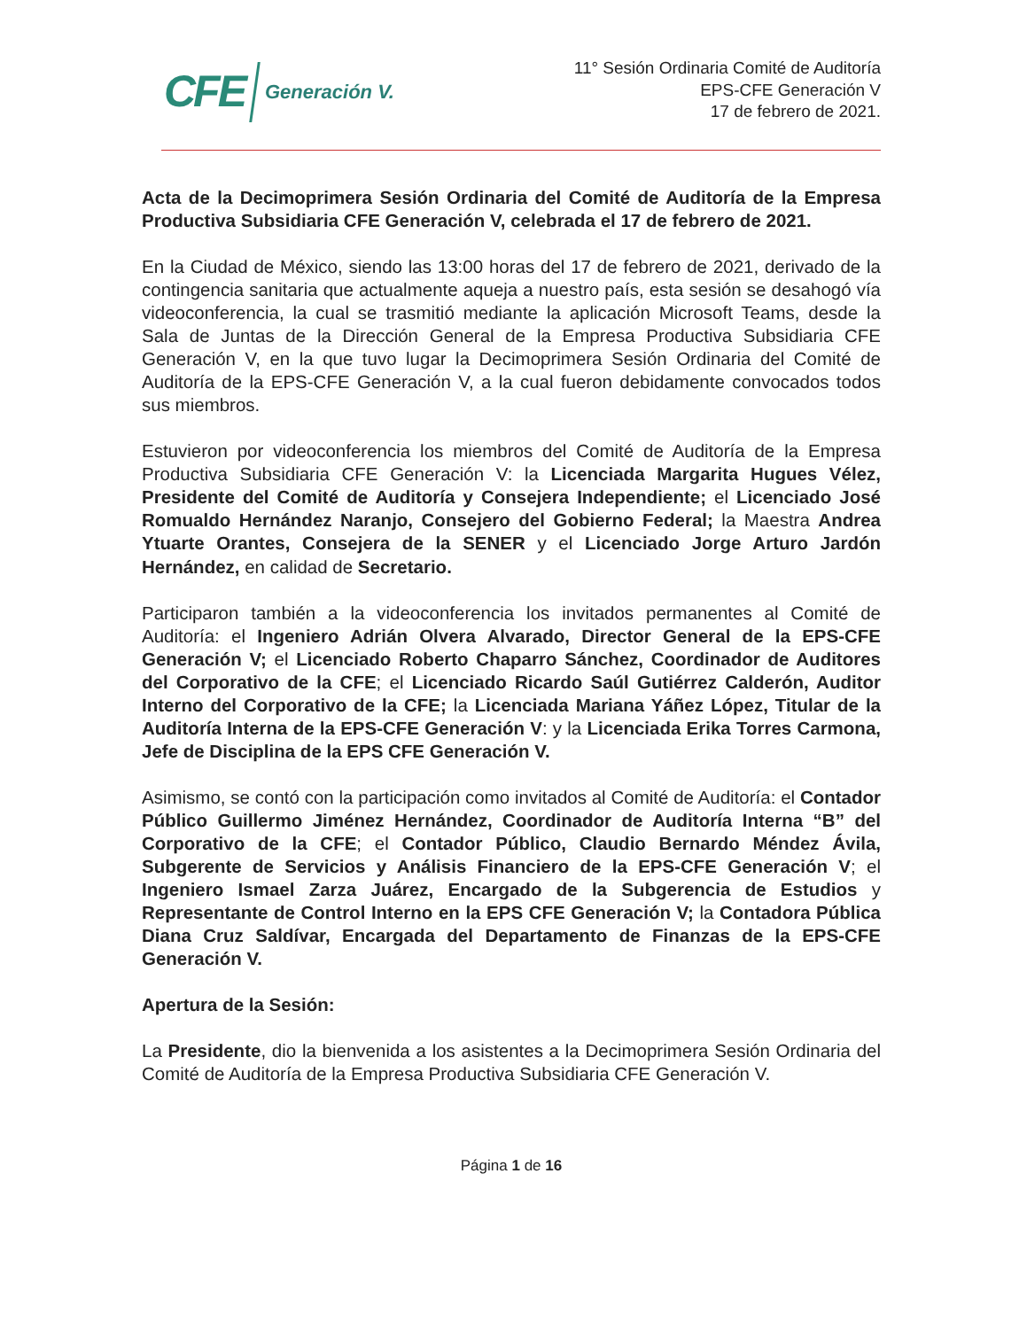CFE Generación V.
11° Sesión Ordinaria Comité de Auditoría
EPS-CFE Generación V
17 de febrero de 2021.
Acta de la Decimoprimera Sesión Ordinaria del Comité de Auditoría de la Empresa Productiva Subsidiaria CFE Generación V, celebrada el 17 de febrero de 2021.
En la Ciudad de México, siendo las 13:00 horas del 17 de febrero de 2021, derivado de la contingencia sanitaria que actualmente aqueja a nuestro país, esta sesión se desahogó vía videoconferencia, la cual se trasmitió mediante la aplicación Microsoft Teams, desde la Sala de Juntas de la Dirección General de la Empresa Productiva Subsidiaria CFE Generación V, en la que tuvo lugar la Decimoprimera Sesión Ordinaria del Comité de Auditoría de la EPS-CFE Generación V, a la cual fueron debidamente convocados todos sus miembros.
Estuvieron por videoconferencia los miembros del Comité de Auditoría de la Empresa Productiva Subsidiaria CFE Generación V: la Licenciada Margarita Hugues Vélez, Presidente del Comité de Auditoría y Consejera Independiente; el Licenciado José Romualdo Hernández Naranjo, Consejero del Gobierno Federal; la Maestra Andrea Ytuarte Orantes, Consejera de la SENER y el Licenciado Jorge Arturo Jardón Hernández, en calidad de Secretario.
Participaron también a la videoconferencia los invitados permanentes al Comité de Auditoría: el Ingeniero Adrián Olvera Alvarado, Director General de la EPS-CFE Generación V; el Licenciado Roberto Chaparro Sánchez, Coordinador de Auditores del Corporativo de la CFE; el Licenciado Ricardo Saúl Gutiérrez Calderón, Auditor Interno del Corporativo de la CFE; la Licenciada Mariana Yáñez López, Titular de la Auditoría Interna de la EPS-CFE Generación V: y la Licenciada Erika Torres Carmona, Jefe de Disciplina de la EPS CFE Generación V.
Asimismo, se contó con la participación como invitados al Comité de Auditoría: el Contador Público Guillermo Jiménez Hernández, Coordinador de Auditoría Interna “B” del Corporativo de la CFE; el Contador Público, Claudio Bernardo Méndez Ávila, Subgerente de Servicios y Análisis Financiero de la EPS-CFE Generación V; el Ingeniero Ismael Zarza Juárez, Encargado de la Subgerencia de Estudios y Representante de Control Interno en la EPS CFE Generación V; la Contadora Pública Diana Cruz Saldívar, Encargada del Departamento de Finanzas de la EPS-CFE Generación V.
Apertura de la Sesión:
La Presidente, dio la bienvenida a los asistentes a la Decimoprimera Sesión Ordinaria del Comité de Auditoría de la Empresa Productiva Subsidiaria CFE Generación V.
Página 1 de 16